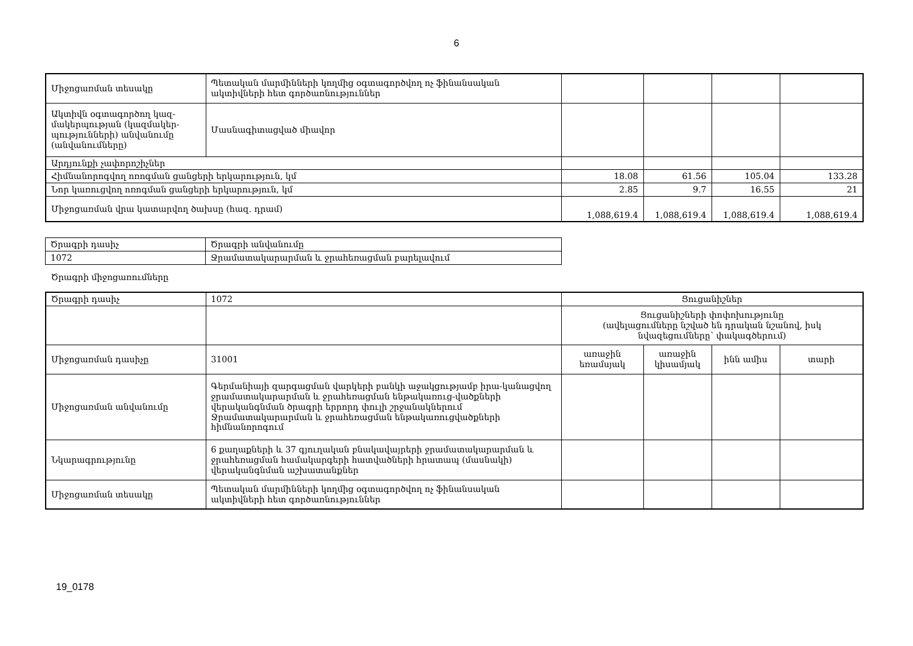6
| Միջոցառման տեսակը | Պետական մարմինների կողմից օգտագործվող ոչ ֆինանսական ակտիվների հետ գործառնություններ | | | | |
| Ակտիվն օգտագործող կազ-մակերպության (կազմակեր-պությունների) անվանումը (անվանումները) | Մասնագիտացված միավոր | | | | |
| Արդյունքի չափորոշիչներ | | | | | |
| Հիմնանորոգվող ոռոգման ցանցերի երկարություն, կմ | | 18.08 | 61.56 | 105.04 | 133.28 |
| Նոր կառուցվող ոռոգման ցանցերի երկարություն, կմ | | 2.85 | 9.7 | 16.55 | 21 |
| Միջոցառման վրա կատարվող ծախսը (հազ. դրամ) | | 1,088,619.4 | 1,088,619.4 | 1,088,619.4 | 1,088,619.4 |
| Ծրագրի դասիչ | Ծրագրի անվանումը |
| 1072 | Ջրամատակարարման և ջրահեռացման բարելավում |
Ծրագրի միջոցառումները
| Ծրագրի դասիչ | 1072 | Ցուցանիշներ | | | |
| | | Ցուցանիշների փոփոխությունը (ավելացումները նշված են դրական նշանով, իսկ նվազեցումները՝ փակագծերում) | | | |
| Միջոցառման դասիչը | 31001 | առաջին եռամսյակ | առաջին կիսամյակ | ինն ամիս | տարի |
| Միջոցառման անվանումը | Գերմանիայի զարգացման վարկերի բանկի աջակցությամբ իրա-կանացվող ջրամատակարարման և ջրահեռացման ենթակառուց-վածքների վերականգնման ծրագրի երրորդ փուլի շրջանակներում Ջրամատակարարման և ջրահեռացման ենթակառուցվածքների հիմնանորոգում | | | | |
| Նկարագրությունը | 6 քաղաքների և 37 գյուղական բնակավայրերի ջրամատակարարման և ջրահեռացման համակարգերի հատվածների հրատապ (մասնակի) վերականգնման աշխատանքներ | | | | |
| Միջոցառման տեսակը | Պետական մարմինների կողմից օգտագործվող ոչ ֆինանսական ակտիվների հետ գործառնություններ | | | | |
19_0178